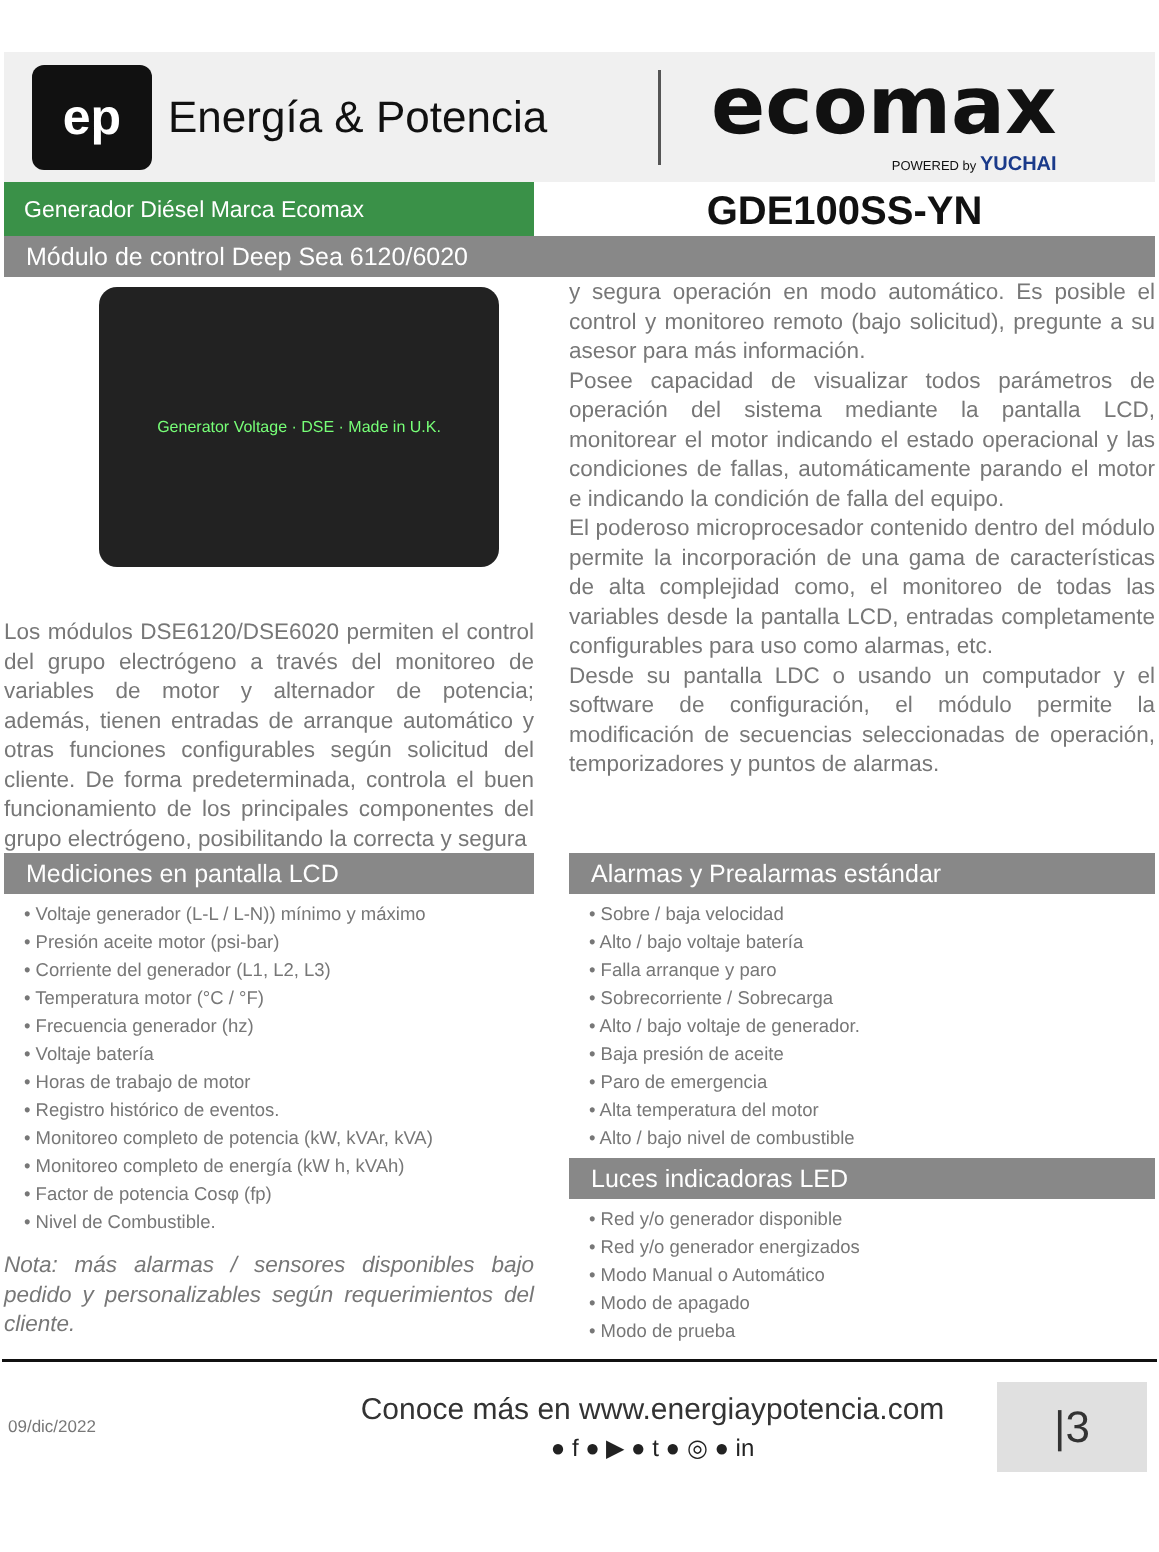ep
Energía & Potencia
ecomax
POWERED by YUCHAI
Generador Diésel Marca Ecomax
GDE100SS-YN
Módulo de control Deep Sea 6120/6020
Generator Voltage · DSE · Made in U.K.
Los módulos DSE6120/DSE6020 permiten el control del grupo electrógeno a través del monitoreo de variables de motor y alternador de potencia; además, tienen entradas de arranque automático y otras funciones configurables según solicitud del cliente. De forma predeterminada, controla el buen funcionamiento de los principales componentes del grupo electrógeno, posibilitando la correcta y segura
y segura operación en modo automático. Es posible el control y monitoreo remoto (bajo solicitud), pregunte a su asesor para más información.
Posee capacidad de visualizar todos parámetros de operación del sistema mediante la pantalla LCD, monitorear el motor indicando el estado operacional y las condiciones de fallas, automáticamente parando el motor e indicando la condición de falla del equipo.
El poderoso microprocesador contenido dentro del módulo permite la incorporación de una gama de características de alta complejidad como, el monitoreo de todas las variables desde la pantalla LCD, entradas completamente configurables para uso como alarmas, etc.
Desde su pantalla LDC o usando un computador y el software de configuración, el módulo permite la modificación de secuencias seleccionadas de operación, temporizadores y puntos de alarmas.
Mediciones en pantalla LCD
• Voltaje generador (L-L / L-N)) mínimo y máximo
• Presión aceite motor (psi-bar)
• Corriente del generador (L1, L2, L3)
• Temperatura motor (°C / °F)
• Frecuencia generador (hz)
• Voltaje batería
• Horas de trabajo de motor
• Registro histórico de eventos.
• Monitoreo completo de potencia (kW, kVAr, kVA)
• Monitoreo completo de energía (kW h, kVAh)
• Factor de potencia Cosφ (fp)
• Nivel de Combustible.
Nota: más alarmas / sensores disponibles bajo pedido y personalizables según requerimientos del cliente.
Alarmas y Prealarmas estándar
• Sobre / baja velocidad
• Alto / bajo voltaje batería
• Falla arranque y paro
• Sobrecorriente / Sobrecarga
• Alto / bajo voltaje de generador.
• Baja presión de aceite
• Paro de emergencia
• Alta temperatura del motor
• Alto / bajo nivel de combustible
Luces indicadoras LED
• Red y/o generador disponible
• Red y/o generador energizados
• Modo Manual o Automático
• Modo de apagado
• Modo de prueba
09/dic/2022
Conoce más en www.energiaypotencia.com
● f ● ▶ ● t ● ◎ ● in
|3